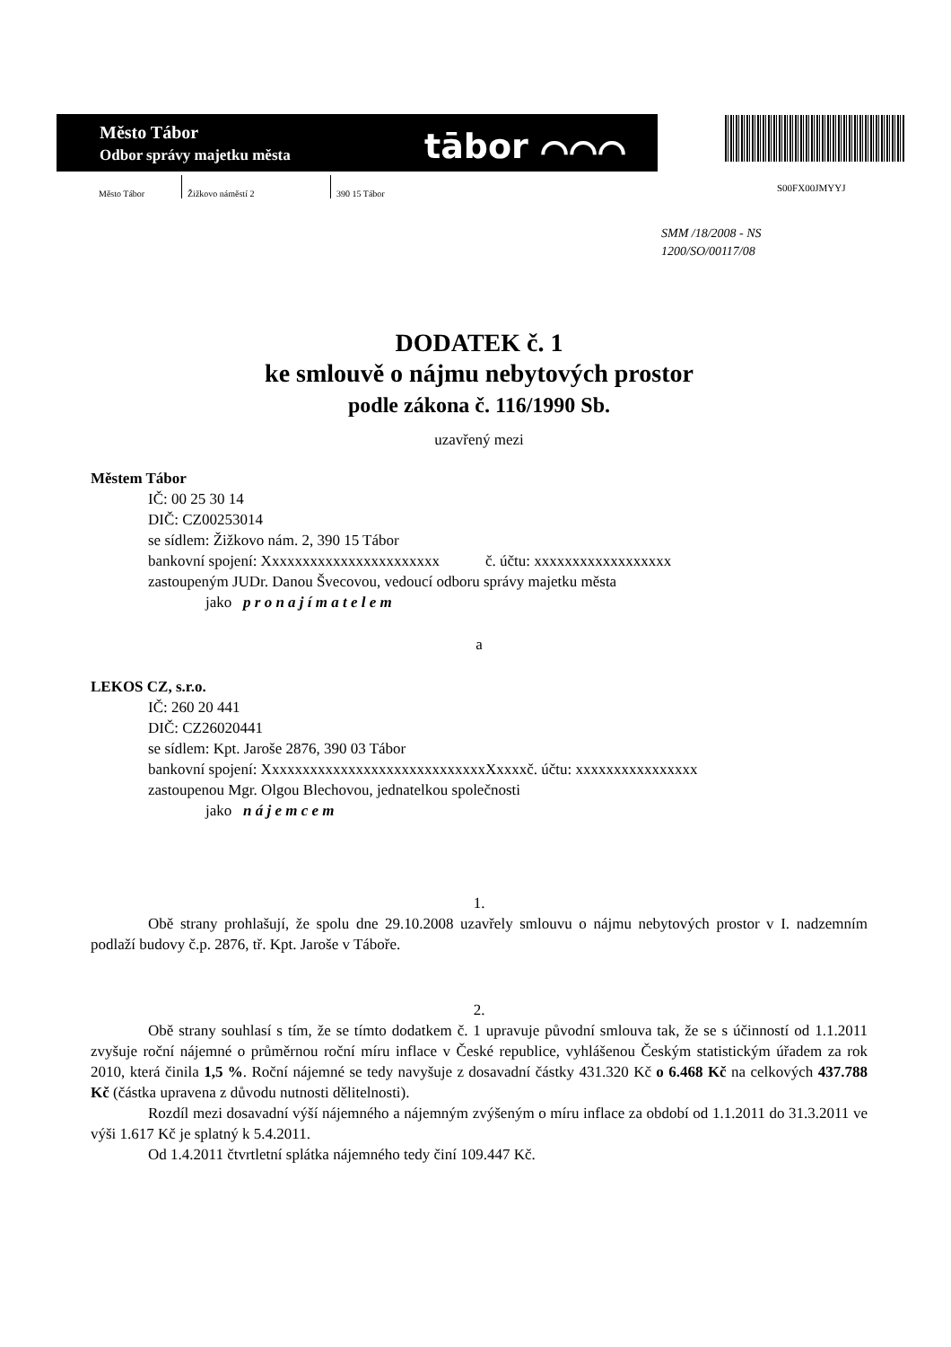Město Tábor
Odbor správy majetku města
tābor ⌒⌒⌒
S00FX00JMYYJ
Město Tábor
Žižkovo náměstí 2 390 15 Tábor
SMM /18/2008 - NS
1200/SO/00117/08
DODATEK č. 1
ke smlouvě o nájmu nebytových prostor
podle zákona č. 116/1990 Sb.
uzavřený mezi
Městem Tábor
IČ: 00 25 30 14
DIČ: CZ00253014
se sídlem: Žižkovo nám. 2, 390 15 Tábor
bankovní spojení: Xxxxxxxxxxxxxxxxxxxxxxx č. účtu: xxxxxxxxxxxxxxxxxx
zastoupeným JUDr. Danou Švecovou, vedoucí odboru správy majetku města
jako p r o n a j í m a t e l e m
a
LEKOS CZ, s.r.o.
IČ: 260 20 441
DIČ: CZ26020441
se sídlem: Kpt. Jaroše 2876, 390 03 Tábor
bankovní spojení: XxxxxxxxxxxxxxxxxxxxxxxxxxxxxXxxxxč. účtu: xxxxxxxxxxxxxxxx
zastoupenou Mgr. Olgou Blechovou, jednatelkou společnosti
jako n á j e m c e m
1.
Obě strany prohlašují, že spolu dne 29.10.2008 uzavřely smlouvu o nájmu nebytových prostor v I. nadzemním podlaží budovy č.p. 2876, tř. Kpt. Jaroše v Táboře.
2.
Obě strany souhlasí s tím, že se tímto dodatkem č. 1 upravuje původní smlouva tak, že se s účinností od 1.1.2011 zvyšuje roční nájemné o průměrnou roční míru inflace v České republice, vyhlášenou Českým statistickým úřadem za rok 2010, která činila 1,5 %. Roční nájemné se tedy navyšuje z dosavadní částky 431.320 Kč o 6.468 Kč na celkových 437.788 Kč (částka upravena z důvodu nutnosti dělitelnosti).
Rozdíl mezi dosavadní výší nájemného a nájemným zvýšeným o míru inflace za období od 1.1.2011 do 31.3.2011 ve výši 1.617 Kč je splatný k 5.4.2011.
Od 1.4.2011 čtvrtletní splátka nájemného tedy činí 109.447 Kč.